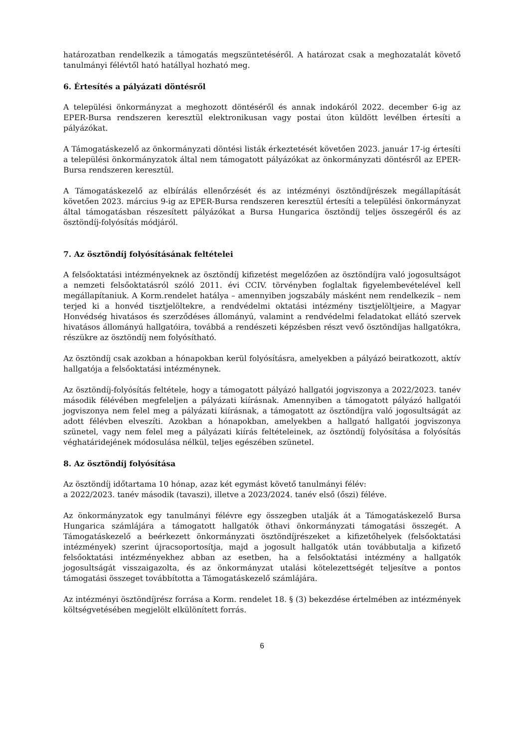határozatban rendelkezik a támogatás megszüntetéséről. A határozat csak a meghozatalát követő tanulmányi félévtől ható hatállyal hozható meg.
6. Értesítés a pályázati döntésről
A települési önkormányzat a meghozott döntéséről és annak indokáról 2022. december 6-ig az EPER-Bursa rendszeren keresztül elektronikusan vagy postai úton küldött levélben értesíti a pályázókat.
A Támogatáskezelő az önkormányzati döntési listák érkeztetését követően 2023. január 17-ig értesíti a települési önkormányzatok által nem támogatott pályázókat az önkormányzati döntésről az EPER-Bursa rendszeren keresztül.
A Támogatáskezelő az elbírálás ellenőrzését és az intézményi ösztöndíjrészek megállapítását követően 2023. március 9-ig az EPER-Bursa rendszeren keresztül értesíti a települési önkormányzat által támogatásban részesített pályázókat a Bursa Hungarica ösztöndíj teljes összegéről és az ösztöndíj-folyósítás módjáról.
7. Az ösztöndíj folyósításának feltételei
A felsőoktatási intézményeknek az ösztöndíj kifizetést megelőzően az ösztöndíjra való jogosultságot a nemzeti felsőoktatásról szóló 2011. évi CCIV. törvényben foglaltak figyelembevételével kell megállapítaniuk. A Korm.rendelet hatálya – amennyiben jogszabály másként nem rendelkezik – nem terjed ki a honvéd tisztjelöltekre, a rendvédelmi oktatási intézmény tisztjelöltjeire, a Magyar Honvédség hivatásos és szerződéses állományú, valamint a rendvédelmi feladatokat ellátó szervek hivatásos állományú hallgatóira, továbbá a rendészeti képzésben részt vevő ösztöndíjas hallgatókra, részükre az ösztöndíj nem folyósítható.
Az ösztöndíj csak azokban a hónapokban kerül folyósításra, amelyekben a pályázó beiratkozott, aktív hallgatója a felsőoktatási intézménynek.
Az ösztöndíj-folyósítás feltétele, hogy a támogatott pályázó hallgatói jogviszonya a 2022/2023. tanév második félévében megfeleljen a pályázati kiírásnak. Amennyiben a támogatott pályázó hallgatói jogviszonya nem felel meg a pályázati kiírásnak, a támogatott az ösztöndíjra való jogosultságát az adott félévben elveszíti. Azokban a hónapokban, amelyekben a hallgató hallgatói jogviszonya szünetel, vagy nem felel meg a pályázati kiírás feltételeinek, az ösztöndíj folyósítása a folyósítás véghatáridejének módosulása nélkül, teljes egészében szünetel.
8. Az ösztöndíj folyósítása
Az ösztöndíj időtartama 10 hónap, azaz két egymást követő tanulmányi félév:
a 2022/2023. tanév második (tavaszi), illetve a 2023/2024. tanév első (őszi) féléve.
Az önkormányzatok egy tanulmányi félévre egy összegben utalják át a Támogatáskezelő Bursa Hungarica számlájára a támogatott hallgatók öthavi önkormányzati támogatási összegét. A Támogatáskezelő a beérkezett önkormányzati ösztöndíjrészeket a kifizetőhelyek (felsőoktatási intézmények) szerint újracsoportosítja, majd a jogosult hallgatók után továbbutalja a kifizető felsőoktatási intézményekhez abban az esetben, ha a felsőoktatási intézmény a hallgatók jogosultságát visszaigazolta, és az önkormányzat utalási kötelezettségét teljesítve a pontos támogatási összeget továbbította a Támogatáskezelő számlájára.
Az intézményi ösztöndíjrész forrása a Korm. rendelet 18. § (3) bekezdése értelmében az intézmények költségvetésében megjelölt elkülönített forrás.
6